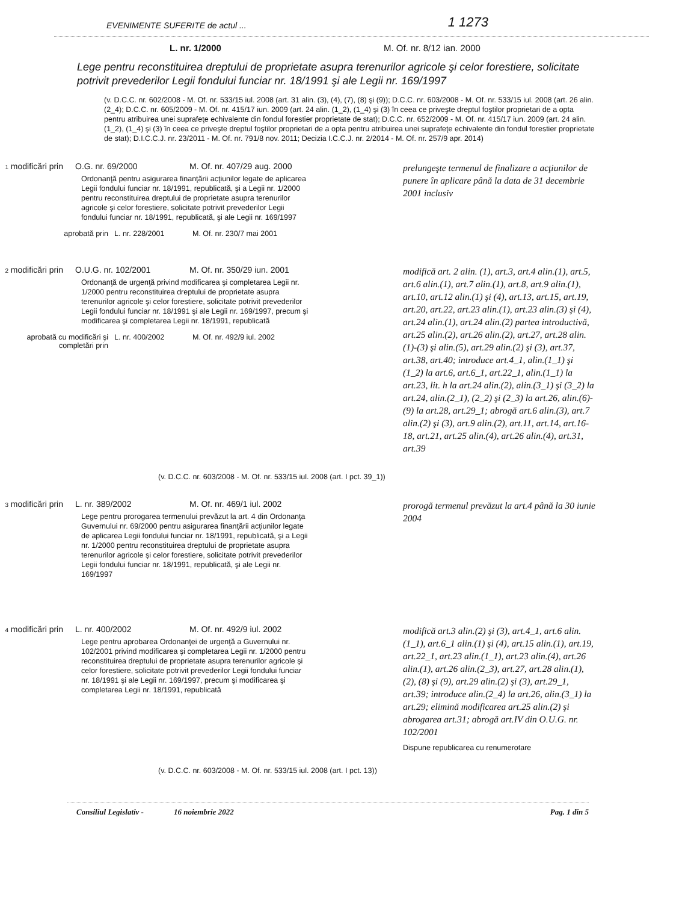EVENIMENTE SUFERITE de actul ... 1 1273
L. nr. 1/2000 M. Of. nr. 8/12 ian. 2000
Lege pentru reconstituirea dreptului de proprietate asupra terenurilor agricole şi celor forestiere, solicitate potrivit prevederilor Legii fondului funciar nr. 18/1991 şi ale Legii nr. 169/1997
(v. D.C.C. nr. 602/2008 - M. Of. nr. 533/15 iul. 2008 (art. 31 alin. (3), (4), (7), (8) şi (9)); D.C.C. nr. 603/2008 - M. Of. nr. 533/15 iul. 2008 (art. 26 alin. (2_4); D.C.C. nr. 605/2009 - M. Of. nr. 415/17 iun. 2009 (art. 24 alin. (1_2), (1_4) şi (3) în ceea ce priveşte dreptul foştilor proprietari de a opta pentru atribuirea unei suprafeţe echivalente din fondul forestier proprietate de stat); D.C.C. nr. 652/2009 - M. Of. nr. 415/17 iun. 2009 (art. 24 alin. (1_2), (1_4) şi (3) în ceea ce priveşte dreptul foştilor proprietari de a opta pentru atribuirea unei suprafeţe echivalente din fondul forestier proprietate de stat); D.I.C.C.J. nr. 23/2011 - M. Of. nr. 791/8 nov. 2011; Decizia I.C.C.J. nr. 2/2014 - M. Of. nr. 257/9 apr. 2014)
1 modificări prin
O.G. nr. 69/2000 M. Of. nr. 407/29 aug. 2000
Ordonanţă pentru asigurarea finanţării acţiunilor legate de aplicarea Legii fondului funciar nr. 18/1991, republicată, şi a Legii nr. 1/2000 pentru reconstituirea dreptului de proprietate asupra terenurilor agricole şi celor forestiere, solicitate potrivit prevederilor Legii fondului funciar nr. 18/1991, republicată, şi ale Legii nr. 169/1997
aprobată prin L. nr. 228/2001 M. Of. nr. 230/7 mai 2001
prelungeşte termenul de finalizare a acţiunilor de punere în aplicare până la data de 31 decembrie 2001 inclusiv
2 modificări prin
O.U.G. nr. 102/2001 M. Of. nr. 350/29 iun. 2001
Ordonanţă de urgenţă privind modificarea şi completarea Legii nr. 1/2000 pentru reconstituirea dreptului de proprietate asupra terenurilor agricole şi celor forestiere, solicitate potrivit prevederilor Legii fondului funciar nr. 18/1991 şi ale Legii nr. 169/1997, precum şi modificarea şi completarea Legii nr. 18/1991, republicată
aprobată cu modificări şi completări prin
L. nr. 400/2002 M. Of. nr. 492/9 iul. 2002
modifică art. 2 alin. (1), art.3, art.4 alin.(1), art.5, art.6 alin.(1), art.7 alin.(1), art.8, art.9 alin.(1), art.10, art.12 alin.(1) şi (4), art.13, art.15, art.19, art.20, art.22, art.23 alin.(1), art.23 alin.(3) şi (4), art.24 alin.(1), art.24 alin.(2) partea introductivă, art.25 alin.(2), art.26 alin.(2), art.27, art.28 alin.(1)-(3) şi alin.(5), art.29 alin.(2) şi (3), art.37, art.38, art.40; introduce art.4_1, alin.(1_1) şi (1_2) la art.6, art.6_1, art.22_1, alin.(1_1) la art.23, lit. h la art.24 alin.(2), alin.(3_1) şi (3_2) la art.24, alin.(2_1), (2_2) şi (2_3) la art.26, alin.(6)-(9) la art.28, art.29_1; abrogă art.6 alin.(3), art.7 alin.(2) şi (3), art.9 alin.(2), art.11, art.14, art.16-18, art.21, art.25 alin.(4), art.26 alin.(4), art.31, art.39
(v. D.C.C. nr. 603/2008 - M. Of. nr. 533/15 iul. 2008 (art. I pct. 39_1))
3 modificări prin
L. nr. 389/2002 M. Of. nr. 469/1 iul. 2002
Lege pentru prorogarea termenului prevăzut la art. 4 din Ordonanţa Guvernului nr. 69/2000 pentru asigurarea finanţării acţiunilor legate de aplicarea Legii fondului funciar nr. 18/1991, republicată, şi a Legii nr. 1/2000 pentru reconstituirea dreptului de proprietate asupra terenurilor agricole şi celor forestiere, solicitate potrivit prevederilor Legii fondului funciar nr. 18/1991, republicată, şi ale Legii nr. 169/1997
prorogă termenul prevăzut la art.4 până la 30 iunie 2004
4 modificări prin
L. nr. 400/2002 M. Of. nr. 492/9 iul. 2002
Lege pentru aprobarea Ordonanţei de urgenţă a Guvernului nr. 102/2001 privind modificarea şi completarea Legii nr. 1/2000 pentru reconstituirea dreptului de proprietate asupra terenurilor agricole şi celor forestiere, solicitate potrivit prevederilor Legii fondului funciar nr. 18/1991 şi ale Legii nr. 169/1997, precum şi modificarea şi completarea Legii nr. 18/1991, republicată
modifică art.3 alin.(2) şi (3), art.4_1, art.6 alin.(1_1), art.6_1 alin.(1) şi (4), art.15 alin.(1), art.19, art.22_1, art.23 alin.(1_1), art.23 alin.(4), art.26 alin.(1), art.26 alin.(2_3), art.27, art.28 alin.(1), (2), (8) şi (9), art.29 alin.(2) şi (3), art.29_1, art.39; introduce alin.(2_4) la art.26, alin.(3_1) la art.29; elimină modificarea art.25 alin.(2) şi abrogarea art.31; abrogă art.IV din O.U.G. nr. 102/2001
Dispune republicarea cu renumerotare
(v. D.C.C. nr. 603/2008 - M. Of. nr. 533/15 iul. 2008 (art. I pct. 13))
Consiliul Legislativ - 16 noiembrie 2022 Pag. 1 din 5